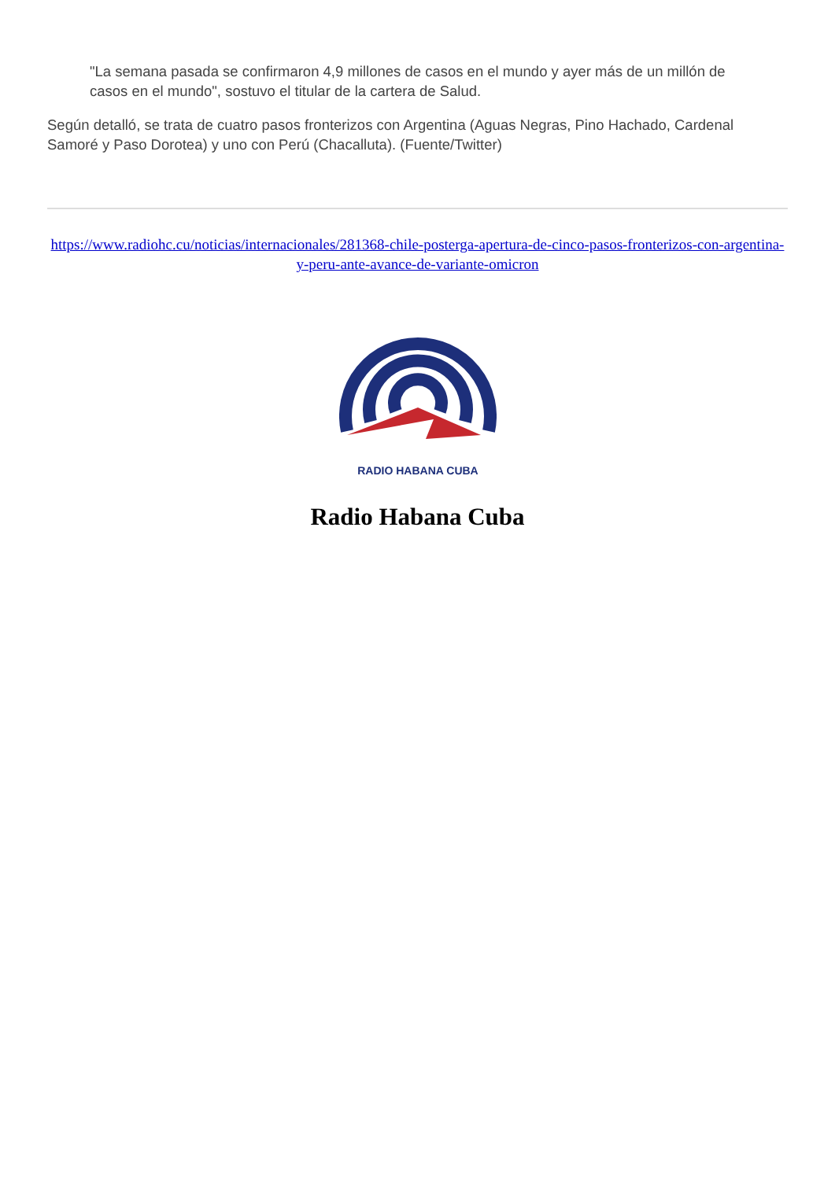"La semana pasada se confirmaron 4,9 millones de casos en el mundo y ayer más de un millón de casos en el mundo", sostuvo el titular de la cartera de Salud.
Según detalló, se trata de cuatro pasos fronterizos con Argentina (Aguas Negras, Pino Hachado, Cardenal Samoré y Paso Dorotea) y uno con Perú (Chacalluta). (Fuente/Twitter)
https://www.radiohc.cu/noticias/internacionales/281368-chile-posterga-apertura-de-cinco-pasos-fronterizos-con-argentina-y-peru-ante-avance-de-variante-omicron
RADIO HABANA CUBA
Radio Habana Cuba